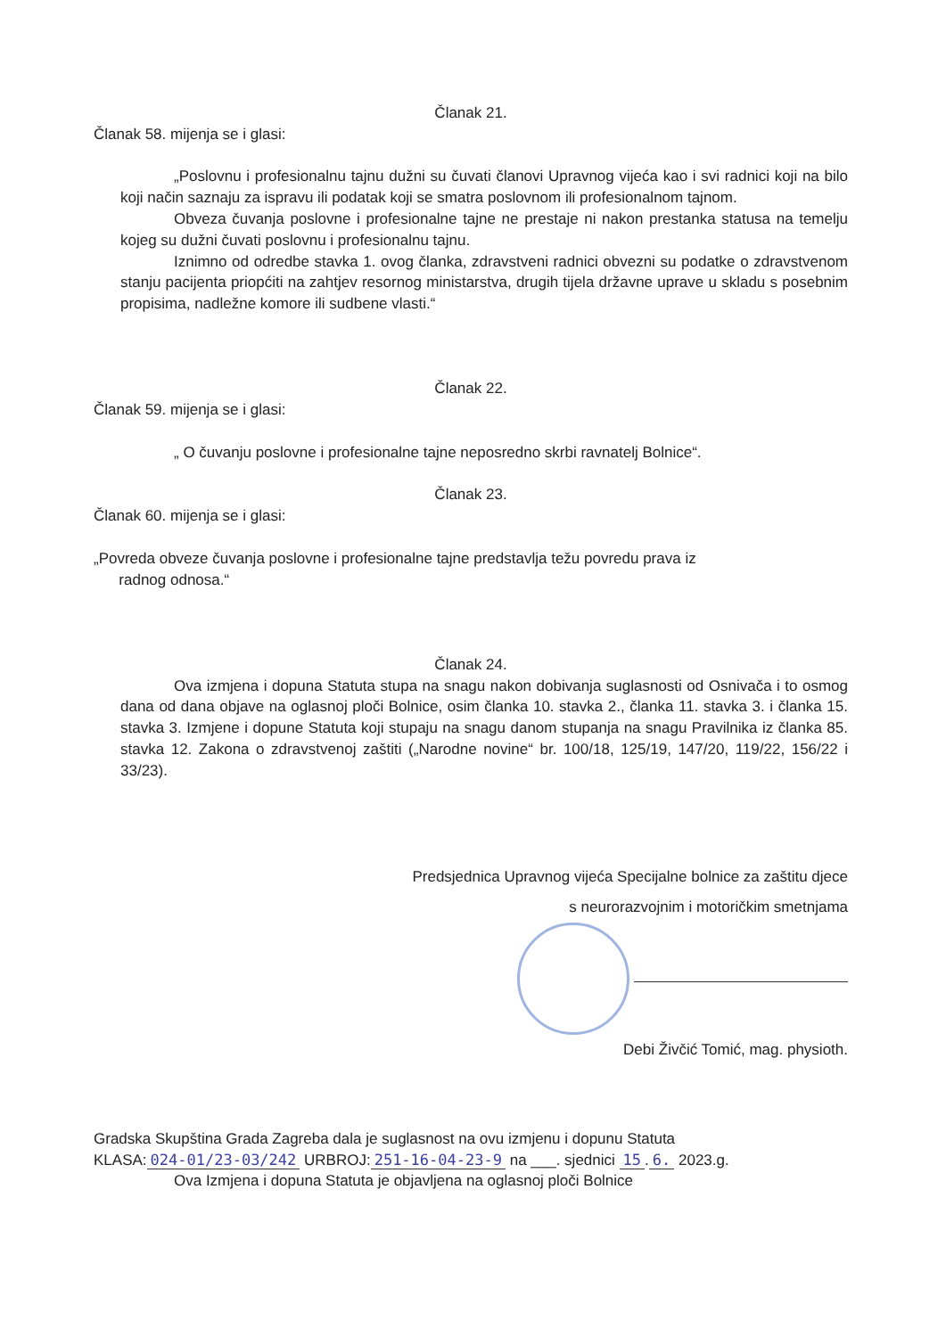Članak 21.
Članak 58. mijenja se i glasi:
„Poslovnu i profesionalnu tajnu dužni su čuvati članovi Upravnog vijeća kao i svi radnici koji na bilo koji način saznaju za ispravu ili podatak koji se smatra poslovnom ili profesionalnom tajnom.
Obveza čuvanja poslovne i profesionalne tajne ne prestaje ni nakon prestanka statusa na temelju kojeg su dužni čuvati poslovnu i profesionalnu tajnu.
Iznimno od odredbe stavka 1. ovog članka, zdravstveni radnici obvezni su podatke o zdravstvenom stanju pacijenta priopćiti na zahtjev resornog ministarstva, drugih tijela državne uprave u skladu s posebnim propisima, nadležne komore ili sudbene vlasti.“
Članak 22.
Članak 59. mijenja se i glasi:
„ O čuvanju poslovne i profesionalne tajne neposredno skrbi ravnatelj Bolnice“.
Članak 23.
Članak 60. mijenja se i glasi:
„Povreda obveze čuvanja poslovne i profesionalne tajne predstavlja težu povredu prava iz
radnog odnosa.“
Članak 24.
Ova izmjena i dopuna Statuta stupa na snagu nakon dobivanja suglasnosti od Osnivača i to osmog dana od dana objave na oglasnoj ploči Bolnice, osim članka 10. stavka 2., članka 11. stavka 3. i članka 15. stavka 3. Izmjene i dopune Statuta koji stupaju na snagu danom stupanja na snagu Pravilnika iz članka 85. stavka 12. Zakona o zdravstvenoj zaštiti („Narodne novine“ br. 100/18, 125/19, 147/20, 119/22, 156/22 i 33/23).
Predsjednica Upravnog vijeća Specijalne bolnice za zaštitu djece
s neurorazvojnim i motoričkim smetnjama
Debi Živčić Tomić, mag. physioth.
Gradska Skupština Grada Zagreba dala je suglasnost na ovu izmjenu i dopunu Statuta
KLASA: 024-01/23-03/242 URBROJ: 251-16-04-23-9 na ___. sjednici 15. 6. 2023.g.
Ova Izmjena i dopuna Statuta je objavljena na oglasnoj ploči Bolnice